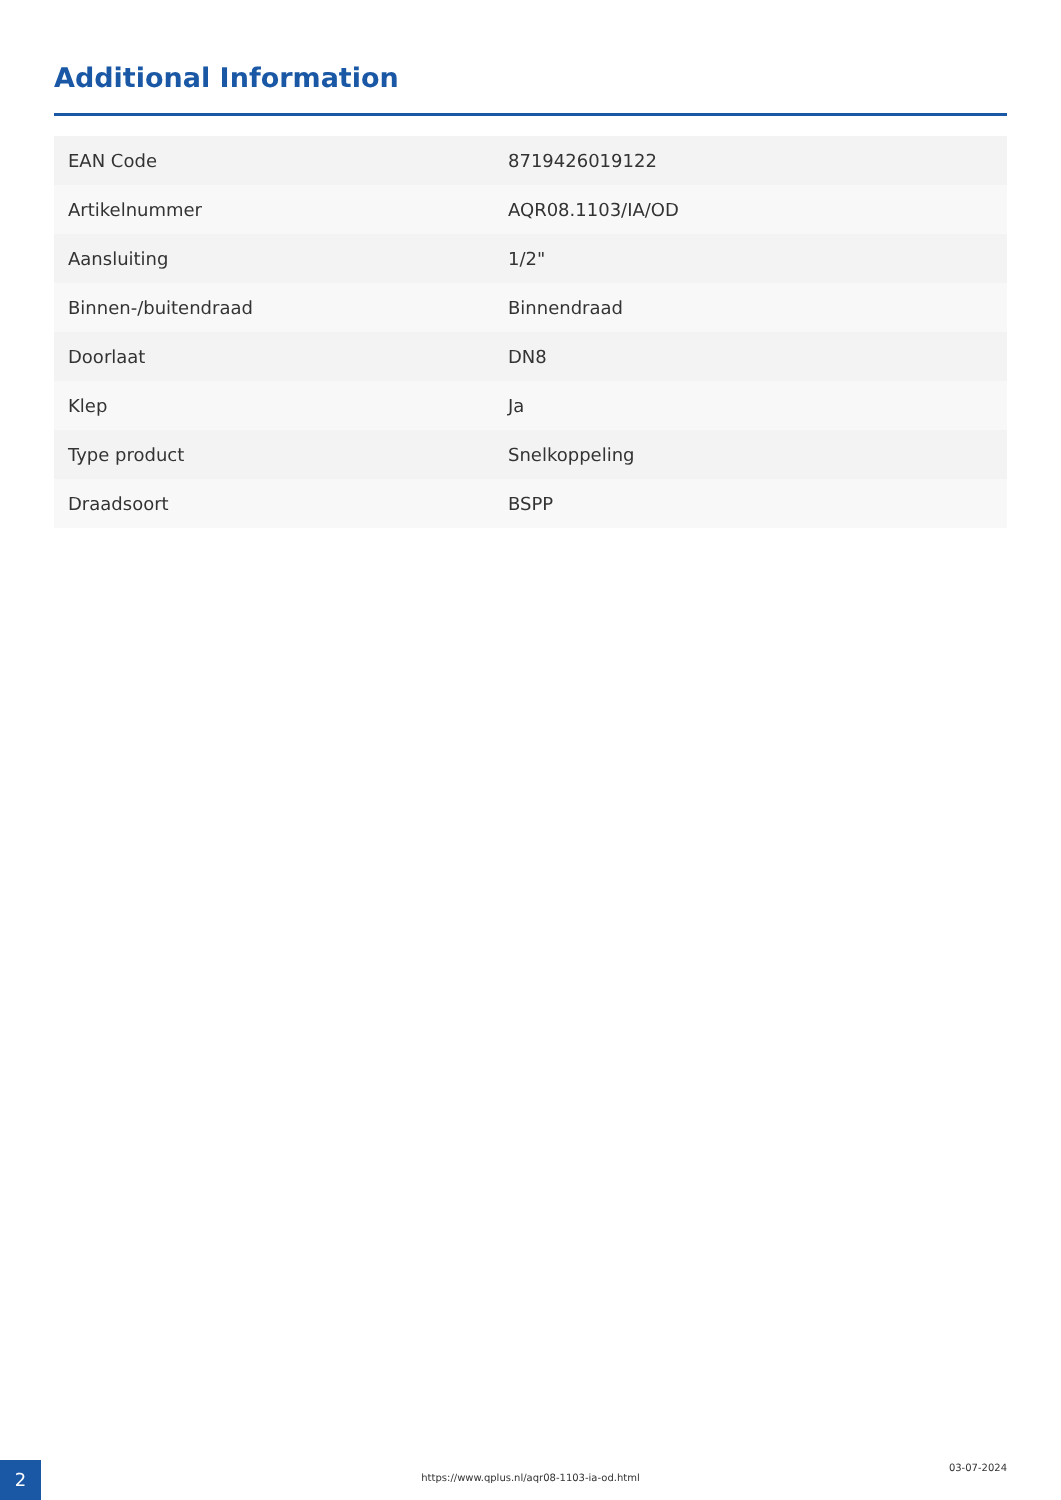Additional Information
| EAN Code | 8719426019122 |
| Artikelnummer | AQR08.1103/IA/OD |
| Aansluiting | 1/2" |
| Binnen-/buitendraad | Binnendraad |
| Doorlaat | DN8 |
| Klep | Ja |
| Type product | Snelkoppeling |
| Draadsoort | BSPP |
2 https://www.qplus.nl/aqr08-1103-ia-od.html
03-07-2024